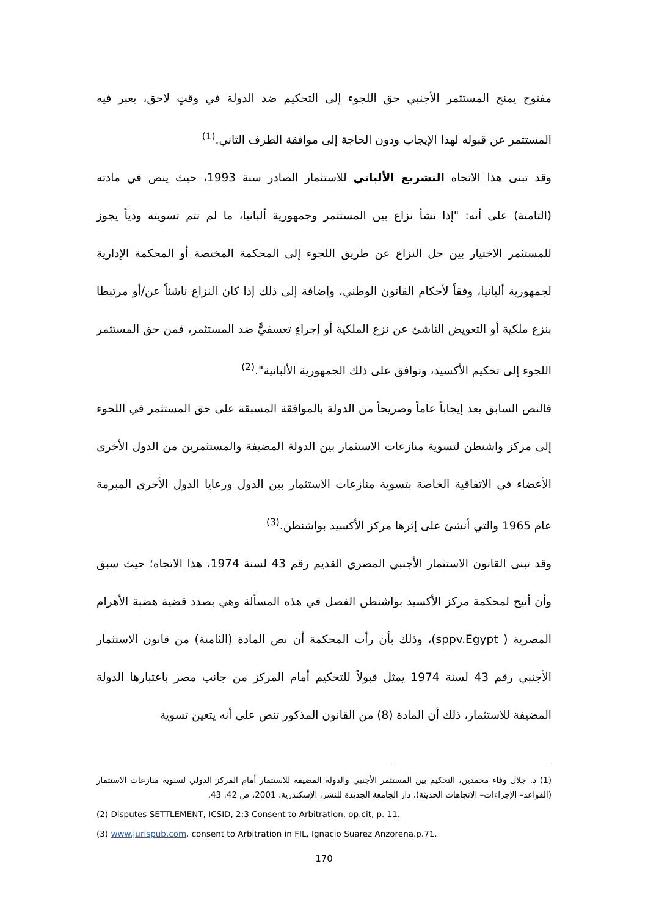مفتوح يمنح المستثمر الأجنبي حق اللجوء إلى التحكيم ضد الدولة في وقتٍ لاحق، يعبر فيه المستثمر عن قبوله لهذا الإيجاب ودون الحاجة إلى موافقة الطرف الثاني.<sup>(1)</sup>
وقد تبنى هذا الاتجاه التشريع الألباني للاستثمار الصادر سنة 1993، حيث ينص في مادته (الثامنة) على أنه: "إذا نشأ نزاع بين المستثمر وجمهورية ألبانيا، ما لم تتم تسويته ودياً يجوز للمستثمر الاختيار بين حل النزاع عن طريق اللجوء إلى المحكمة المختصة أو المحكمة الإدارية لجمهورية ألبانيا، وفقاً لأحكام القانون الوطني، وإضافة إلى ذلك إذا كان النزاع ناشئاً عن/أو مرتبطا بنزع ملكية أو التعويض الناشئ عن نزع الملكية أو إجراءٍ تعسفيًّ ضد المستثمر، فمن حق المستثمر اللجوء إلى تحكيم الأكسيد، وتوافق على ذلك الجمهورية الألبانية".<sup>(2)</sup>
فالنص السابق يعد إيجاباً عاماً وصريحاً من الدولة بالموافقة المسبقة على حق المستثمر في اللجوء إلى مركز واشنطن لتسوية منازعات الاستثمار بين الدولة المضيفة والمستثمرين من الدول الأخرى الأعضاء في الاتفاقية الخاصة بتسوية منازعات الاستثمار بين الدول ورعايا الدول الأخرى المبرمة عام 1965 والتي أنشئ على إثرها مركز الأكسيد بواشنطن.<sup>(3)</sup>
وقد تبنى القانون الاستثمار الأجنبي المصري القديم رقم 43 لسنة 1974، هذا الاتجاه؛ حيث سبق وأن أتيح لمحكمة مركز الأكسيد بواشنطن الفصل في هذه المسألة وهي بصدد قضية هضبة الأهرام المصرية ( sppv.Egypt)، وذلك بأن رأت المحكمة أن نص المادة (الثامنة) من قانون الاستثمار الأجنبي رقم 43 لسنة 1974 يمثل قبولاً للتحكيم أمام المركز من جانب مصر باعتبارها الدولة المضيفة للاستثمار، ذلك أن المادة (8) من القانون المذكور تنص على أنه يتعين تسوية
(1) د. جلال وفاء محمدين، التحكيم بين المستثمر الأجنبي والدولة المضيفة للاستثمار أمام المركز الدولي لتسوية منازعات الاستثمار (القواعد– الإجراءات– الاتجاهات الحديثة)، دار الجامعة الجديدة للنشر، الإسكندرية، 2001، ص 42، 43.
(2) Disputes SETTLEMENT, ICSID, 2:3 Consent to Arbitration, op.cit, p. 11.
(3) www.jurispub.com, consent to Arbitration in FIL, Ignacio Suarez Anzorena.p.71.
170